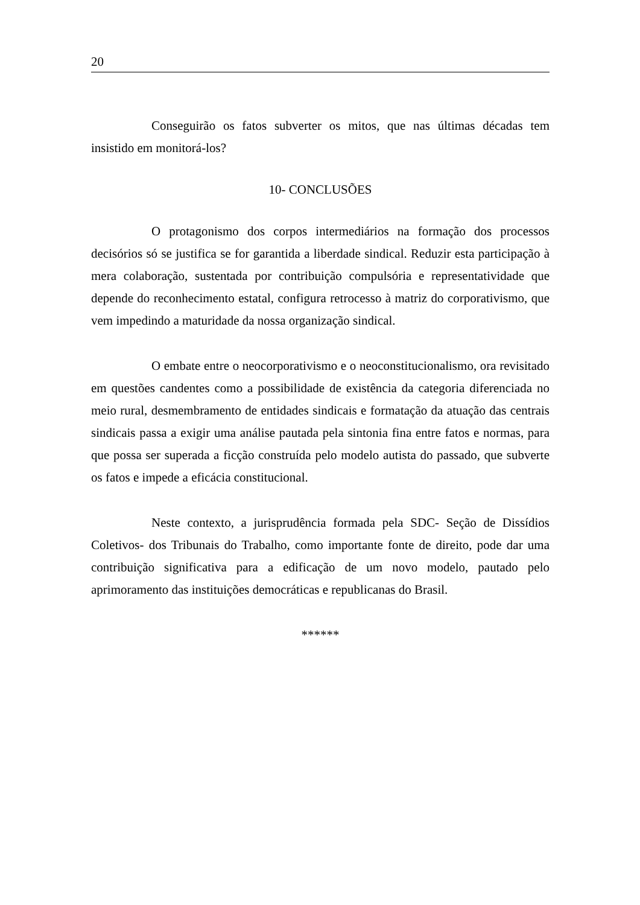20
Conseguirão os fatos subverter os mitos, que nas últimas décadas tem insistido em monitorá-los?
10- CONCLUSÕES
O protagonismo dos corpos intermediários na formação dos processos decisórios só se justifica se for garantida a liberdade sindical. Reduzir esta participação à mera colaboração, sustentada por contribuição compulsória e representatividade que depende do reconhecimento estatal, configura retrocesso à matriz do corporativismo, que vem impedindo a maturidade da nossa organização sindical.
O embate entre o neocorporativismo e o neoconstitucionalismo, ora revisitado em questões candentes como a possibilidade de existência da categoria diferenciada no meio rural, desmembramento de entidades sindicais e formatação da atuação das centrais sindicais passa a exigir uma análise pautada pela sintonia fina entre fatos e normas, para que possa ser superada a ficção construída pelo modelo autista do passado, que subverte os fatos e impede a eficácia constitucional.
Neste contexto, a jurisprudência formada pela SDC- Seção de Dissídios Coletivos- dos Tribunais do Trabalho, como importante fonte de direito, pode dar uma contribuição significativa para a edificação de um novo modelo, pautado pelo aprimoramento das instituições democráticas e republicanas do Brasil.
******